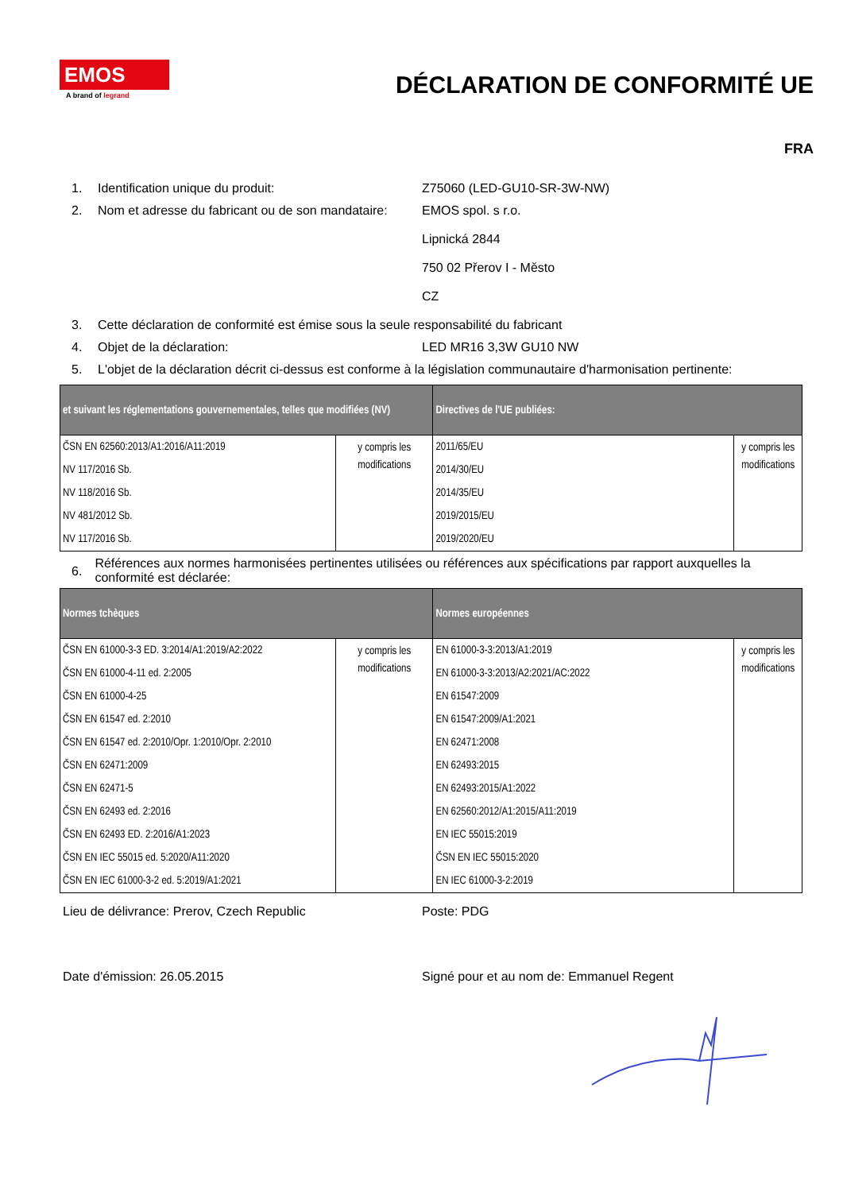EMOS
A brand of legrand
DÉCLARATION DE CONFORMITÉ UE
FRA
1. Identification unique du produit: Z75060 (LED-GU10-SR-3W-NW)
2. Nom et adresse du fabricant ou de son mandataire:
EMOS spol. s r.o.
Lipnická 2844
750 02 Přerov I - Město
CZ
3. Cette déclaration de conformité est émise sous la seule responsabilité du fabricant
4. Objet de la déclaration: LED MR16 3,3W GU10 NW
5. L'objet de la déclaration décrit ci-dessus est conforme à la législation communautaire d'harmonisation pertinente:
| et suivant les réglementations gouvernementales, telles que modifiées (NV) | | Directives de l'UE publiées: | |
| --- | --- | --- | --- |
| ČSN EN 62560:2013/A1:2016/A11:2019 NV 117/2016 Sb. NV 118/2016 Sb. NV 481/2012 Sb. NV 117/2016 Sb. | y compris les modifications | 2011/65/EU 2014/30/EU 2014/35/EU 2019/2015/EU 2019/2020/EU | y compris les modifications |
6.
Références aux normes harmonisées pertinentes utilisées ou références aux spécifications par rapport auxquelles la conformité est déclarée:
| Normes tchèques | | Normes européennes | |
| --- | --- | --- | --- |
| ČSN EN 61000-3-3 ED. 3:2014/A1:2019/A2:2022 ČSN EN 61000-4-11 ed. 2:2005 ČSN EN 61000-4-25 ČSN EN 61547 ed. 2:2010 ČSN EN 61547 ed. 2:2010/Opr. 1:2010/Opr. 2:2010 ČSN EN 62471:2009 ČSN EN 62471-5 ČSN EN 62493 ed. 2:2016 ČSN EN 62493 ED. 2:2016/A1:2023 ČSN EN IEC 55015 ed. 5:2020/A11:2020 ČSN EN IEC 61000-3-2 ed. 5:2019/A1:2021 | y compris les modifications | EN 61000-3-3:2013/A1:2019 EN 61000-3-3:2013/A2:2021/AC:2022 EN 61547:2009 EN 61547:2009/A1:2021 EN 62471:2008 EN 62493:2015 EN 62493:2015/A1:2022 EN 62560:2012/A1:2015/A11:2019 EN IEC 55015:2019 ČSN EN IEC 55015:2020 EN IEC 61000-3-2:2019 | y compris les modifications |
Lieu de délivrance: Prerov, Czech Republic Poste: PDG
Date d'émission: 26.05.2015 Signé pour et au nom de: Emmanuel Regent